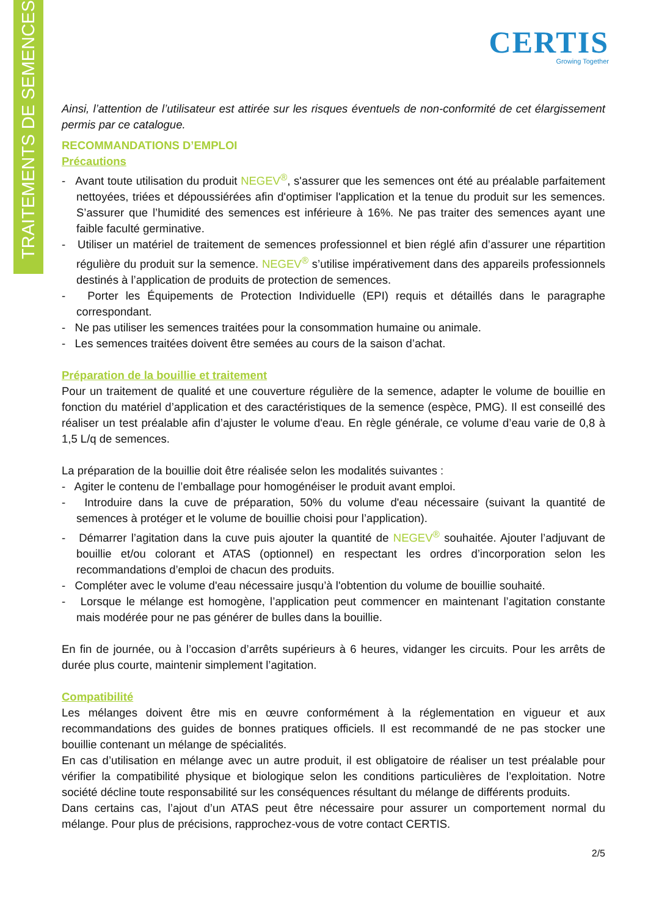TRAITEMENTS DE SEMENCES
CERTIS
Growing Together
Ainsi, l’attention de l’utilisateur est attirée sur les risques éventuels de non-conformité de cet élargissement permis par ce catalogue.
RECOMMANDATIONS D’EMPLOI
Précautions
- Avant toute utilisation du produit NEGEV<sup>®</sup>, s'assurer que les semences ont été au préalable parfaitement nettoyées, triées et dépoussiérées afin d'optimiser l'application et la tenue du produit sur les semences. S’assurer que l’humidité des semences est inférieure à 16%. Ne pas traiter des semences ayant une faible faculté germinative.
- Utiliser un matériel de traitement de semences professionnel et bien réglé afin d’assurer une répartition régulière du produit sur la semence. NEGEV<sup>®</sup> s’utilise impérativement dans des appareils professionnels destinés à l’application de produits de protection de semences.
- Porter les Équipements de Protection Individuelle (EPI) requis et détaillés dans le paragraphe correspondant.
- Ne pas utiliser les semences traitées pour la consommation humaine ou animale.
- Les semences traitées doivent être semées au cours de la saison d’achat.
Préparation de la bouillie et traitement
Pour un traitement de qualité et une couverture régulière de la semence, adapter le volume de bouillie en fonction du matériel d’application et des caractéristiques de la semence (espèce, PMG). Il est conseillé des réaliser un test préalable afin d’ajuster le volume d'eau. En règle générale, ce volume d’eau varie de 0,8 à 1,5 L/q de semences.
La préparation de la bouillie doit être réalisée selon les modalités suivantes :
- Agiter le contenu de l’emballage pour homogénéiser le produit avant emploi.
- Introduire dans la cuve de préparation, 50% du volume d'eau nécessaire (suivant la quantité de semences à protéger et le volume de bouillie choisi pour l’application).
- Démarrer l’agitation dans la cuve puis ajouter la quantité de NEGEV<sup>®</sup> souhaitée. Ajouter l’adjuvant de bouillie et/ou colorant et ATAS (optionnel) en respectant les ordres d’incorporation selon les recommandations d’emploi de chacun des produits.
- Compléter avec le volume d'eau nécessaire jusqu’à l'obtention du volume de bouillie souhaité.
- Lorsque le mélange est homogène, l’application peut commencer en maintenant l’agitation constante mais modérée pour ne pas générer de bulles dans la bouillie.
En fin de journée, ou à l’occasion d’arrêts supérieurs à 6 heures, vidanger les circuits. Pour les arrêts de durée plus courte, maintenir simplement l’agitation.
Compatibilité
Les mélanges doivent être mis en œuvre conformément à la réglementation en vigueur et aux recommandations des guides de bonnes pratiques officiels. Il est recommandé de ne pas stocker une bouillie contenant un mélange de spécialités.
En cas d’utilisation en mélange avec un autre produit, il est obligatoire de réaliser un test préalable pour vérifier la compatibilité physique et biologique selon les conditions particulières de l’exploitation. Notre société décline toute responsabilité sur les conséquences résultant du mélange de différents produits.
Dans certains cas, l’ajout d’un ATAS peut être nécessaire pour assurer un comportement normal du mélange. Pour plus de précisions, rapprochez-vous de votre contact CERTIS.
2/5